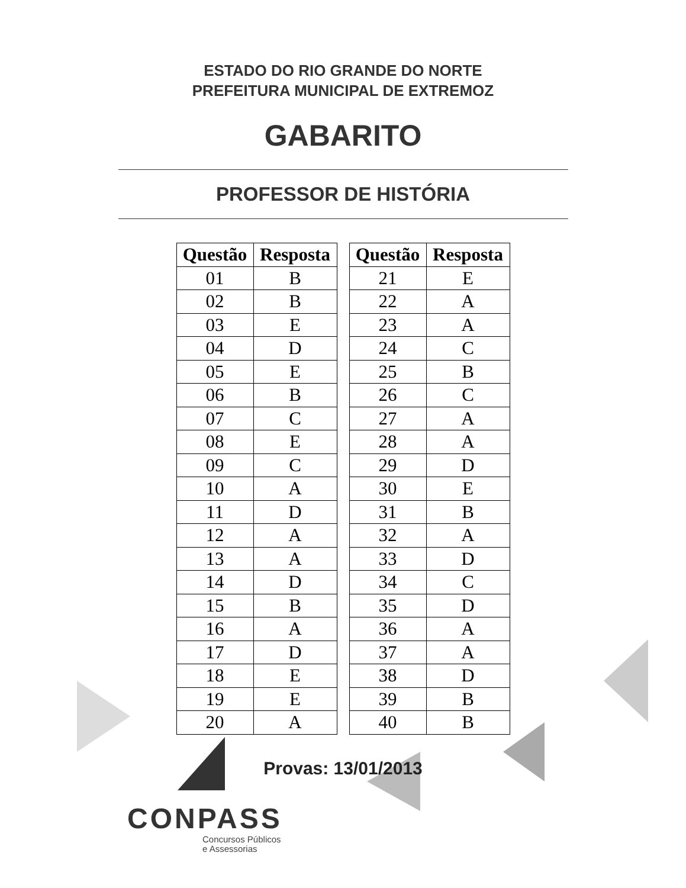ESTADO DO RIO GRANDE DO NORTE
PREFEITURA MUNICIPAL DE EXTREMOZ
GABARITO
PROFESSOR DE HISTÓRIA
| Questão | Resposta |
| --- | --- |
| 01 | B |
| 02 | B |
| 03 | E |
| 04 | D |
| 05 | E |
| 06 | B |
| 07 | C |
| 08 | E |
| 09 | C |
| 10 | A |
| 11 | D |
| 12 | A |
| 13 | A |
| 14 | D |
| 15 | B |
| 16 | A |
| 17 | D |
| 18 | E |
| 19 | E |
| 20 | A |
| Questão | Resposta |
| --- | --- |
| 21 | E |
| 22 | A |
| 23 | A |
| 24 | C |
| 25 | B |
| 26 | C |
| 27 | A |
| 28 | A |
| 29 | D |
| 30 | E |
| 31 | B |
| 32 | A |
| 33 | D |
| 34 | C |
| 35 | D |
| 36 | A |
| 37 | A |
| 38 | D |
| 39 | B |
| 40 | B |
Provas: 13/01/2013
CONPASS
Concursos Públicos
e Assessorias